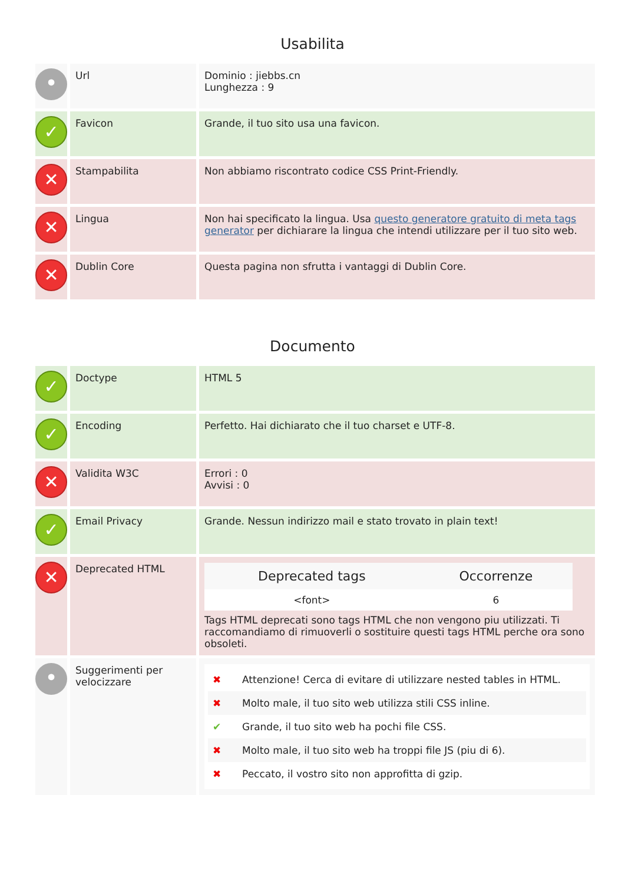Usabilita
| • | Url | Dominio : jiebbs.cn Lunghezza : 9 |
| ✓ | Favicon | Grande, il tuo sito usa una favicon. |
| ✕ | Stampabilita | Non abbiamo riscontrato codice CSS Print-Friendly. |
| ✕ | Lingua | Non hai specificato la lingua. Usa questo generatore gratuito di meta tags generator per dichiarare la lingua che intendi utilizzare per il tuo sito web. |
| ✕ | Dublin Core | Questa pagina non sfrutta i vantaggi di Dublin Core. |
Documento
| ✓ | Doctype | HTML 5 |
| ✓ | Encoding | Perfetto. Hai dichiarato che il tuo charset e UTF-8. |
| ✕ | Validita W3C | Errori : 0 Avvisi : 0 |
| ✓ | Email Privacy | Grande. Nessun indirizzo mail e stato trovato in plain text! |
| ✕ | Deprecated HTML | / Deprecated tags / Occorrenze / / --- / --- / / <font> / 6 / Tags HTML deprecati sono tags HTML che non vengono piu utilizzati. Ti raccomandiamo di rimuoverli o sostituire questi tags HTML perche ora sono obsoleti. |
| • | Suggerimenti per velocizzare | ✖ Attenzione! Cerca di evitare di utilizzare nested tables in HTML. ✖ Molto male, il tuo sito web utilizza stili CSS inline. ✔ Grande, il tuo sito web ha pochi file CSS. ✖ Molto male, il tuo sito web ha troppi file JS (piu di 6). ✖ Peccato, il vostro sito non approfitta di gzip. |